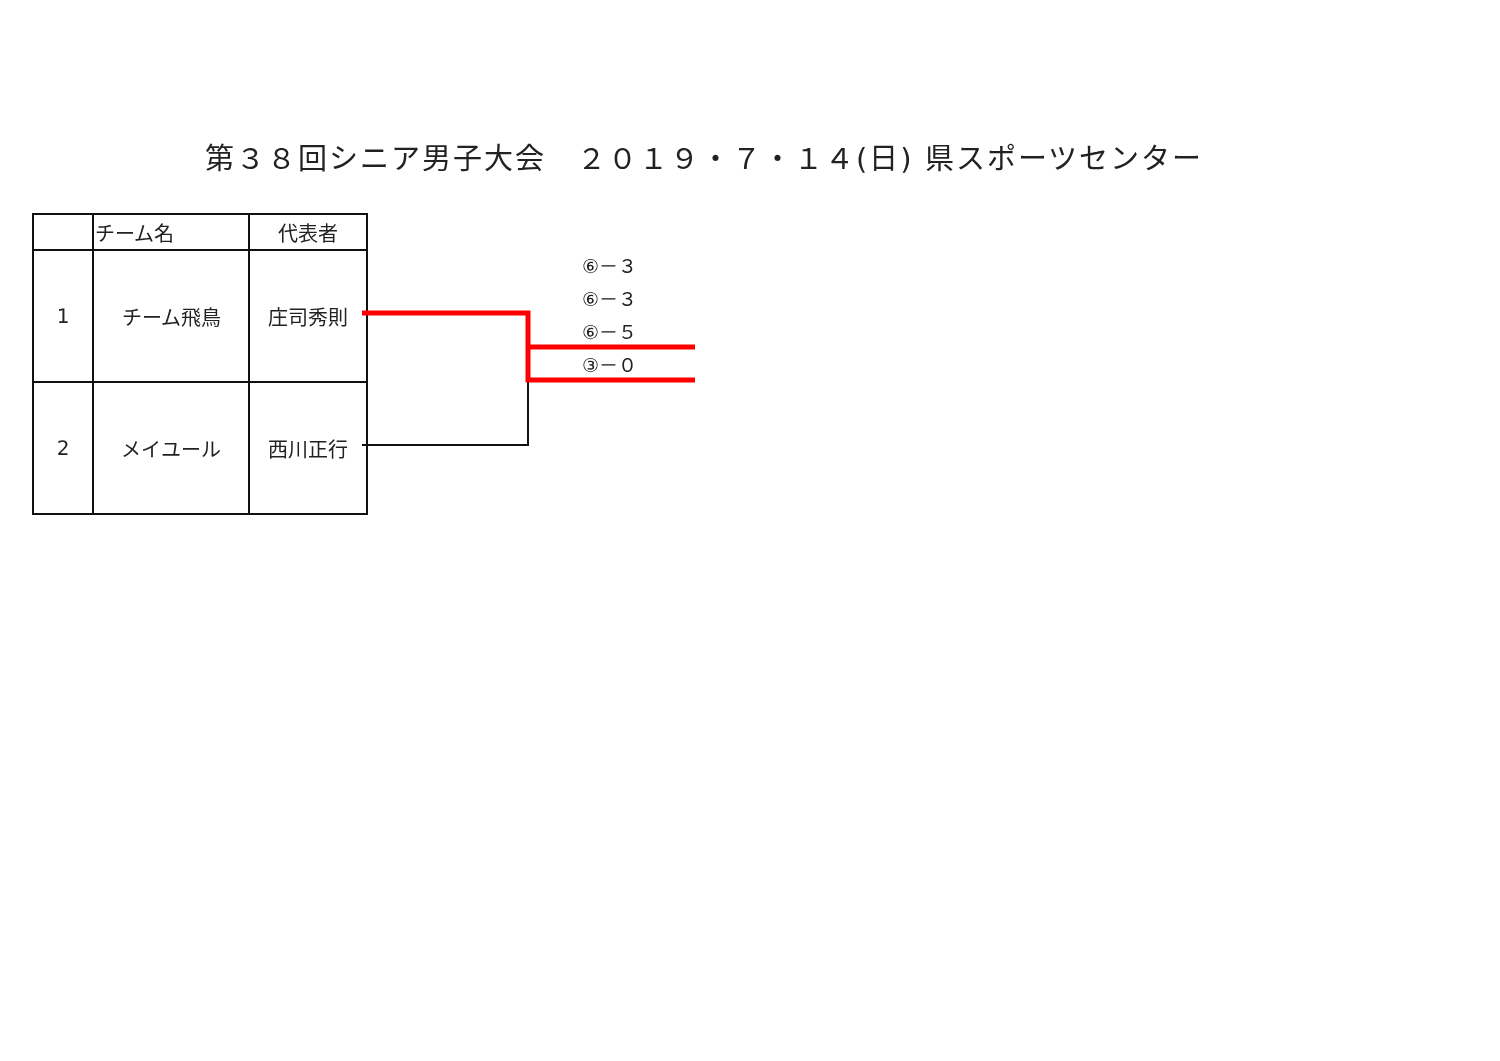第３８回シニア男子大会　２０１９・７・１４(日) 県スポーツセンター
| | チーム名 | 代表者 |
| 1 | チーム飛鳥 | 庄司秀則 |
| 2 | メイユール | 西川正行 |
⑥－３
⑥－３
⑥－５
③－０